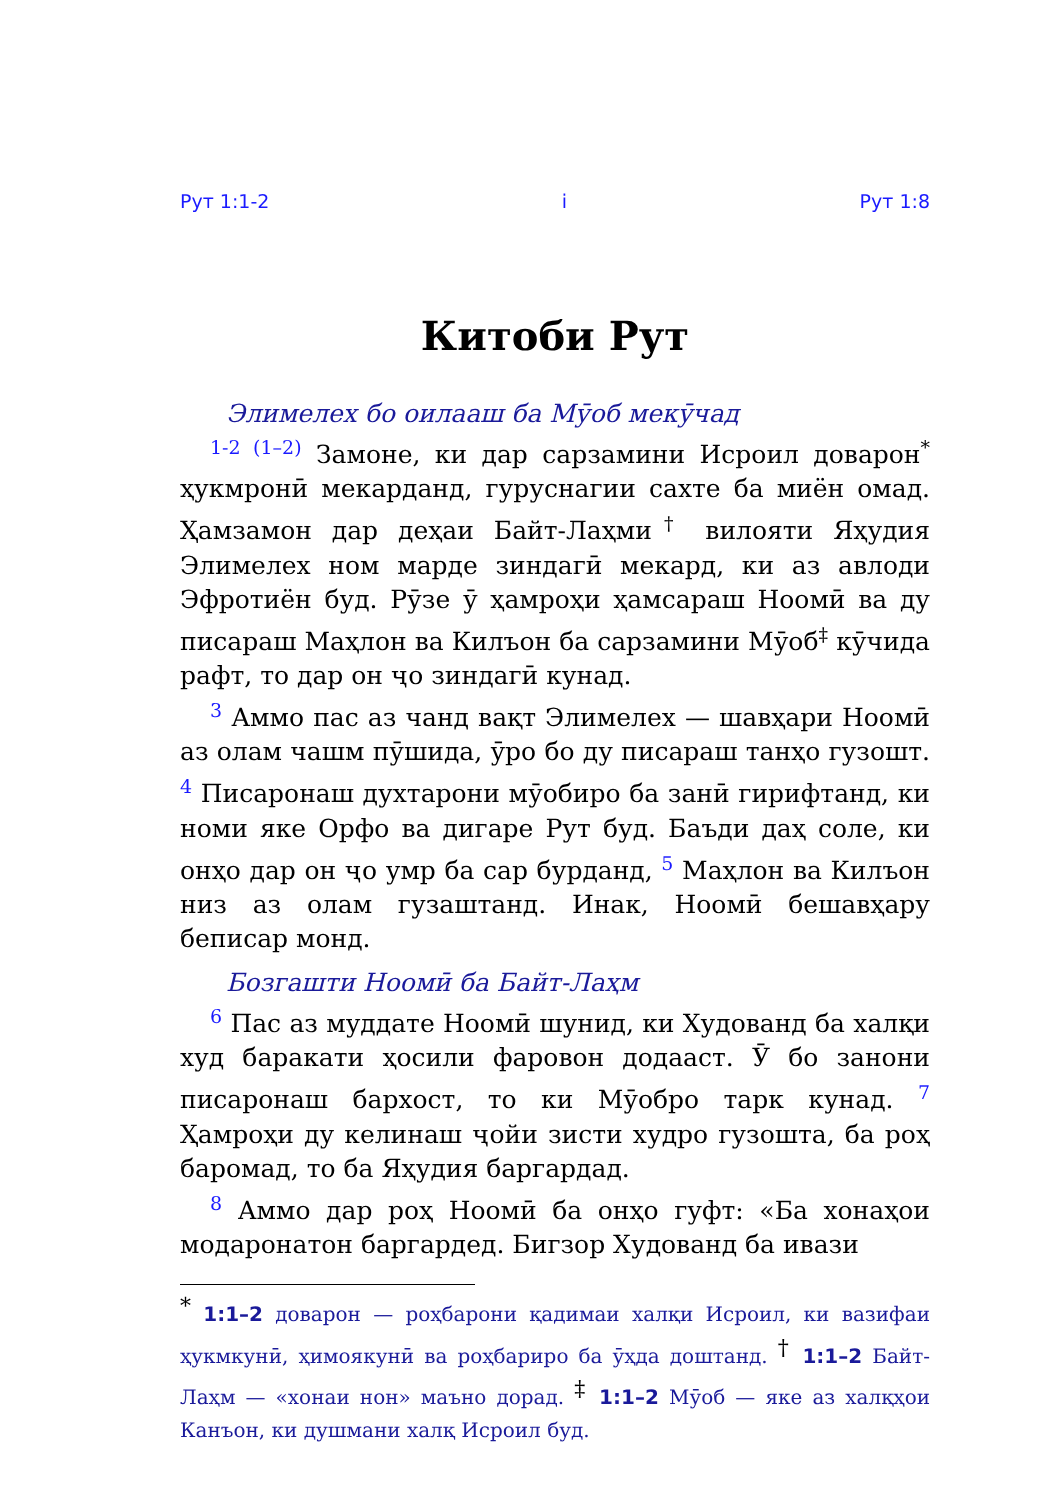Рут 1:1-2 i Рут 1:8
Китоби Рут
Элимелех бо оилааш ба Мӯоб мекӯчад
<sup>1-2 (1–2)</sup> Замоне, ки дар сарзамини Исроил доварон<sup>*</sup> ҳукмронӣ мекарданд, гуруснагии сахте ба миён омад. Ҳамзамон дар деҳаи Байт-Лаҳми<sup>†</sup> вилояти Яҳудия Элимелех ном марде зиндагӣ мекард, ки аз авлоди Эфротиён буд. Рӯзе ӯ ҳамроҳи ҳамсараш Ноомӣ ва ду писараш Маҳлон ва Килъон ба сарзамини Мӯоб<sup>‡</sup> кӯчида рафт, то дар он ҷо зиндагӣ кунад.
<sup>3</sup> Аммо пас аз чанд вақт Элимелех — шавҳари Ноомӣ аз олам чашм пӯшида, ӯро бо ду писараш танҳо гузошт. <sup>4</sup> Писаронаш духтарони мӯобиро ба занӣ гирифтанд, ки номи яке Орфо ва дигаре Рут буд. Баъди даҳ соле, ки онҳо дар он ҷо умр ба сар бурданд, <sup>5</sup> Маҳлон ва Килъон низ аз олам гузаштанд. Инак, Ноомӣ бешавҳару беписар монд.
Бозгашти Ноомӣ ба Байт-Лаҳм
<sup>6</sup> Пас аз муддате Ноомӣ шунид, ки Худованд ба халқи худ баракати ҳосили фаровон додааст. Ӯ бо занони писаронаш бархост, то ки Мӯобро тарк кунад. <sup>7</sup> Ҳамроҳи ду келинаш ҷойи зисти худро гузошта, ба роҳ баромад, то ба Яҳудия баргардад.
<sup>8</sup> Аммо дар роҳ Ноомӣ ба онҳо гуфт: «Ба хонаҳои модаронатон баргардед. Бигзор Худованд ба ивази
<sup>*</sup> 1:1–2 доварон — роҳбарони қадимаи халқи Исроил, ки вазифаи ҳукмкунӣ, ҳимоякунӣ ва роҳбариро ба ӯҳда доштанд. <sup>†</sup> 1:1–2 Байт-Лаҳм — «хонаи нон» маъно дорад. <sup>‡</sup> 1:1–2 Мӯоб — яке аз халқҳои Канъон, ки душмани халқ Исроил буд.